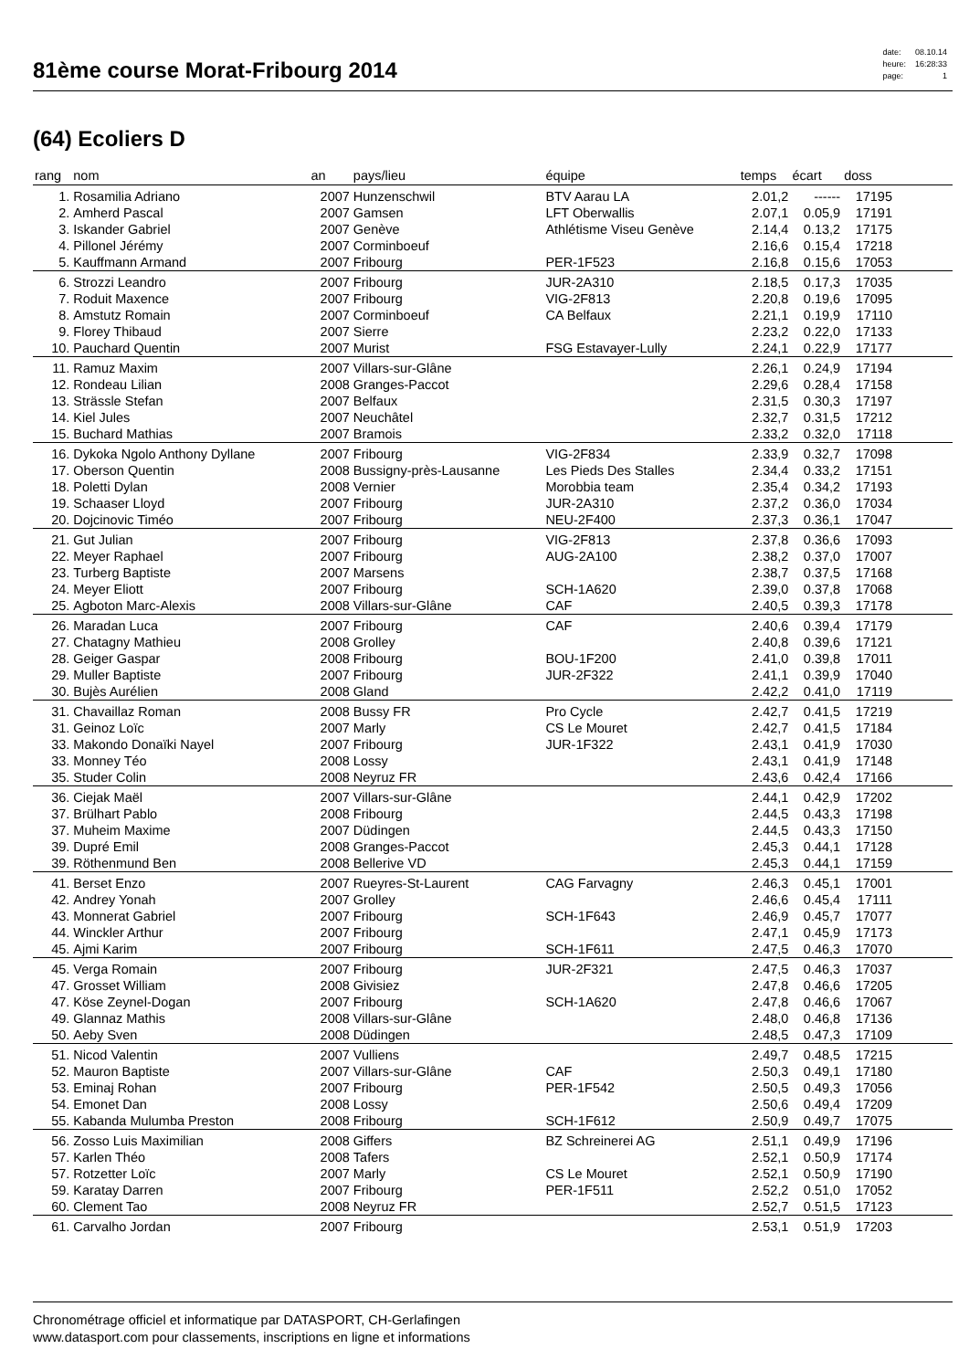81ème course Morat-Fribourg 2014
| date: | 08.10.14 |
| heure: | 16:28:33 |
| page: | 1 |
(64) Ecoliers D
| rang | nom | an | pays/lieu | équipe | temps | écart | doss | |
| --- | --- | --- | --- | --- | --- | --- | --- | --- |
| 1. | Rosamilia Adriano | 2007 | Hunzenschwil | BTV Aarau LA | 2.01,2 | ------ | 17195 | |
| 2. | Amherd Pascal | 2007 | Gamsen | LFT Oberwallis | 2.07,1 | 0.05,9 | 17191 | |
| 3. | Iskander Gabriel | 2007 | Genève | Athlétisme Viseu Genève | 2.14,4 | 0.13,2 | 17175 | |
| 4. | Pillonel Jérémy | 2007 | Corminboeuf | | 2.16,6 | 0.15,4 | 17218 | |
| 5. | Kauffmann Armand | 2007 | Fribourg | PER-1F523 | 2.16,8 | 0.15,6 | 17053 | |
| 6. | Strozzi Leandro | 2007 | Fribourg | JUR-2A310 | 2.18,5 | 0.17,3 | 17035 | |
| 7. | Roduit Maxence | 2007 | Fribourg | VIG-2F813 | 2.20,8 | 0.19,6 | 17095 | |
| 8. | Amstutz Romain | 2007 | Corminboeuf | CA Belfaux | 2.21,1 | 0.19,9 | 17110 | |
| 9. | Florey Thibaud | 2007 | Sierre | | 2.23,2 | 0.22,0 | 17133 | |
| 10. | Pauchard Quentin | 2007 | Murist | FSG Estavayer-Lully | 2.24,1 | 0.22,9 | 17177 | |
| 11. | Ramuz Maxim | 2007 | Villars-sur-Glâne | | 2.26,1 | 0.24,9 | 17194 | |
| 12. | Rondeau Lilian | 2008 | Granges-Paccot | | 2.29,6 | 0.28,4 | 17158 | |
| 13. | Strässle Stefan | 2007 | Belfaux | | 2.31,5 | 0.30,3 | 17197 | |
| 14. | Kiel Jules | 2007 | Neuchâtel | | 2.32,7 | 0.31,5 | 17212 | |
| 15. | Buchard Mathias | 2007 | Bramois | | 2.33,2 | 0.32,0 | 17118 | |
| 16. | Dykoka Ngolo Anthony Dyllane | 2007 | Fribourg | VIG-2F834 | 2.33,9 | 0.32,7 | 17098 | |
| 17. | Oberson Quentin | 2008 | Bussigny-près-Lausanne | Les Pieds Des Stalles | 2.34,4 | 0.33,2 | 17151 | |
| 18. | Poletti Dylan | 2008 | Vernier | Morobbia team | 2.35,4 | 0.34,2 | 17193 | |
| 19. | Schaaser Lloyd | 2007 | Fribourg | JUR-2A310 | 2.37,2 | 0.36,0 | 17034 | |
| 20. | Dojcinovic Timéo | 2007 | Fribourg | NEU-2F400 | 2.37,3 | 0.36,1 | 17047 | |
| 21. | Gut Julian | 2007 | Fribourg | VIG-2F813 | 2.37,8 | 0.36,6 | 17093 | |
| 22. | Meyer Raphael | 2007 | Fribourg | AUG-2A100 | 2.38,2 | 0.37,0 | 17007 | |
| 23. | Turberg Baptiste | 2007 | Marsens | | 2.38,7 | 0.37,5 | 17168 | |
| 24. | Meyer Eliott | 2007 | Fribourg | SCH-1A620 | 2.39,0 | 0.37,8 | 17068 | |
| 25. | Agboton Marc-Alexis | 2008 | Villars-sur-Glâne | CAF | 2.40,5 | 0.39,3 | 17178 | |
| 26. | Maradan Luca | 2007 | Fribourg | CAF | 2.40,6 | 0.39,4 | 17179 | |
| 27. | Chatagny Mathieu | 2008 | Grolley | | 2.40,8 | 0.39,6 | 17121 | |
| 28. | Geiger Gaspar | 2008 | Fribourg | BOU-1F200 | 2.41,0 | 0.39,8 | 17011 | |
| 29. | Muller Baptiste | 2007 | Fribourg | JUR-2F322 | 2.41,1 | 0.39,9 | 17040 | |
| 30. | Bujès Aurélien | 2008 | Gland | | 2.42,2 | 0.41,0 | 17119 | |
| 31. | Chavaillaz Roman | 2008 | Bussy FR | Pro Cycle | 2.42,7 | 0.41,5 | 17219 | |
| 31. | Geinoz Loïc | 2007 | Marly | CS Le Mouret | 2.42,7 | 0.41,5 | 17184 | |
| 33. | Makondo Donaïki Nayel | 2007 | Fribourg | JUR-1F322 | 2.43,1 | 0.41,9 | 17030 | |
| 33. | Monney Téo | 2008 | Lossy | | 2.43,1 | 0.41,9 | 17148 | |
| 35. | Studer Colin | 2008 | Neyruz FR | | 2.43,6 | 0.42,4 | 17166 | |
| 36. | Ciejak Maël | 2007 | Villars-sur-Glâne | | 2.44,1 | 0.42,9 | 17202 | |
| 37. | Brülhart Pablo | 2008 | Fribourg | | 2.44,5 | 0.43,3 | 17198 | |
| 37. | Muheim Maxime | 2007 | Düdingen | | 2.44,5 | 0.43,3 | 17150 | |
| 39. | Dupré Emil | 2008 | Granges-Paccot | | 2.45,3 | 0.44,1 | 17128 | |
| 39. | Röthenmund Ben | 2008 | Bellerive VD | | 2.45,3 | 0.44,1 | 17159 | |
| 41. | Berset Enzo | 2007 | Rueyres-St-Laurent | CAG Farvagny | 2.46,3 | 0.45,1 | 17001 | |
| 42. | Andrey Yonah | 2007 | Grolley | | 2.46,6 | 0.45,4 | 17111 | |
| 43. | Monnerat Gabriel | 2007 | Fribourg | SCH-1F643 | 2.46,9 | 0.45,7 | 17077 | |
| 44. | Winckler Arthur | 2007 | Fribourg | | 2.47,1 | 0.45,9 | 17173 | |
| 45. | Ajmi Karim | 2007 | Fribourg | SCH-1F611 | 2.47,5 | 0.46,3 | 17070 | |
| 45. | Verga Romain | 2007 | Fribourg | JUR-2F321 | 2.47,5 | 0.46,3 | 17037 | |
| 47. | Grosset William | 2008 | Givisiez | | 2.47,8 | 0.46,6 | 17205 | |
| 47. | Köse Zeynel-Dogan | 2007 | Fribourg | SCH-1A620 | 2.47,8 | 0.46,6 | 17067 | |
| 49. | Glannaz Mathis | 2008 | Villars-sur-Glâne | | 2.48,0 | 0.46,8 | 17136 | |
| 50. | Aeby Sven | 2008 | Düdingen | | 2.48,5 | 0.47,3 | 17109 | |
| 51. | Nicod Valentin | 2007 | Vulliens | | 2.49,7 | 0.48,5 | 17215 | |
| 52. | Mauron Baptiste | 2007 | Villars-sur-Glâne | CAF | 2.50,3 | 0.49,1 | 17180 | |
| 53. | Eminaj Rohan | 2007 | Fribourg | PER-1F542 | 2.50,5 | 0.49,3 | 17056 | |
| 54. | Emonet Dan | 2008 | Lossy | | 2.50,6 | 0.49,4 | 17209 | |
| 55. | Kabanda Mulumba Preston | 2008 | Fribourg | SCH-1F612 | 2.50,9 | 0.49,7 | 17075 | |
| 56. | Zosso Luis Maximilian | 2008 | Giffers | BZ Schreinerei AG | 2.51,1 | 0.49,9 | 17196 | |
| 57. | Karlen Théo | 2008 | Tafers | | 2.52,1 | 0.50,9 | 17174 | |
| 57. | Rotzetter Loïc | 2007 | Marly | CS Le Mouret | 2.52,1 | 0.50,9 | 17190 | |
| 59. | Karatay Darren | 2007 | Fribourg | PER-1F511 | 2.52,2 | 0.51,0 | 17052 | |
| 60. | Clement Tao | 2008 | Neyruz FR | | 2.52,7 | 0.51,5 | 17123 | |
| 61. | Carvalho Jordan | 2007 | Fribourg | | 2.53,1 | 0.51,9 | 17203 | |
Chronométrage officiel et informatique par DATASPORT, CH-Gerlafingen
www.datasport.com pour classements, inscriptions en ligne et informations